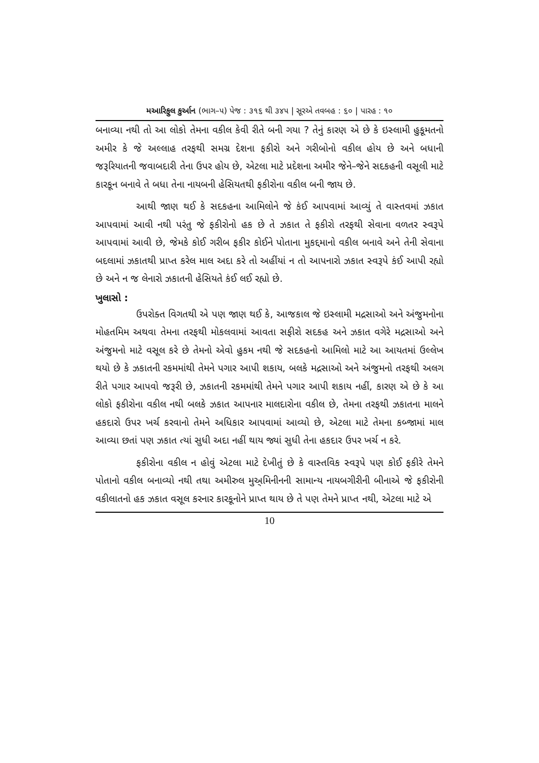મઆરિફુલ કુર્આન (ભાગ–૫) પેજ : ૩૧૬ થી ૩૪૫ | સૂરએ તવબહ : ૬૦ | પારહ : ૧૦
બનાવ્યા નથી તો આ લોકો તેમના વકીલ કેવી રીતે બની ગયા ? તેનું કારણ એ છે કે ઇસ્લામી હુકૂમતનો અમીર કે જે અલ્લાહ તરફથી સમગ્ર દેશના ફકીરો અને ગરીબોનો વકીલ હોય છે અને બધાની જરૂરિયાતની જવાબદારી તેના ઉપર હોય છે, એટલા માટે પ્રદેશના અમીર જેને–જેને સદકહની વસૂલી માટે કારકૂન બનાવે તે બધા તેના નાયબની હેસિયતથી ફકીરોના વકીલ બની જાય છે.
આથી જાણ થઈ કે સદકહના આમિલોને જે કંઈ આપવામાં આવ્યું તે વાસ્તવમાં ઝકાત આપવામાં આવી નથી પરંતુ જે ફકીરોનો હક છે તે ઝકાત તે ફકીરો તરફથી સેવાના વળતર સ્વરૂપે આપવામાં આવી છે, જેમકે કોઈ ગરીબ ફકીર કોઈને પોતાના મુકદ્દમાનો વકીલ બનાવે અને તેની સેવાના બદલામાં ઝકાતથી પ્રાપ્ત કરેલ માલ અદા કરે તો અહીંયાં ન તો આપનારો ઝકાત સ્વરૂપે કંઈ આપી રહ્યો છે અને ન જ લેનારો ઝકાતની હેસિયતે કંઈ લઈ રહ્યો છે.
ખુલાસો :
ઉપરોક્ત વિગતથી એ પણ જાણ થઈ કે, આજકાલ જે ઇસ્લામી મદ્રસાઓ અને અંજુમનોના મોહતમિમ અથવા તેમના તરફથી મોકલવામાં આવતા સફીરો સદકહ અને ઝકાત વગેરે મદ્રસાઓ અને અંજુમનો માટે વસૂલ કરે છે તેમનો એવો હુકમ નથી જે સદકહનો આમિલો માટે આ આયતમાં ઉલ્લેખ થયો છે કે ઝકાતની રકમમાંથી તેમને પગાર આપી શકાય, બલકે મદ્રસાઓ અને અંજુમનો તરફથી અલગ રીતે પગાર આપવો જરૂરી છે, ઝકાતની રકમમાંથી તેમને પગાર આપી શકાય નહીં, કારણ એ છે કે આ લોકો ફકીરોના વકીલ નથી બલકે ઝકાત આપનાર માલદારોના વકીલ છે, તેમના તરફથી ઝકાતના માલને હકદારો ઉપર ખર્ચ કરવાનો તેમને અધિકાર આપવામાં આવ્યો છે, એટલા માટે તેમના કબ્જામાં માલ આવ્યા છતાં પણ ઝકાત ત્યાં સુધી અદા નહીં થાય જ્યાં સુધી તેના હકદાર ઉપર ખર્ચ ન કરે.
ફકીરોના વકીલ ન હોવું એટલા માટે દેખીતું છે કે વાસ્તવિક સ્વરૂપે પણ કોઈ ફકીરે તેમને પોતાનો વકીલ બનાવ્યો નથી તથા અમીરુલ મુઅ્મિનીનની સામાન્ય નાયબગીરીની બીનાએ જે ફકીરોની વકીલાતનો હક ઝકાત વસૂલ કરનાર કારકૂનોને પ્રાપ્ત થાય છે તે પણ તેમને પ્રાપ્ત નથી, એટલા માટે એ
10